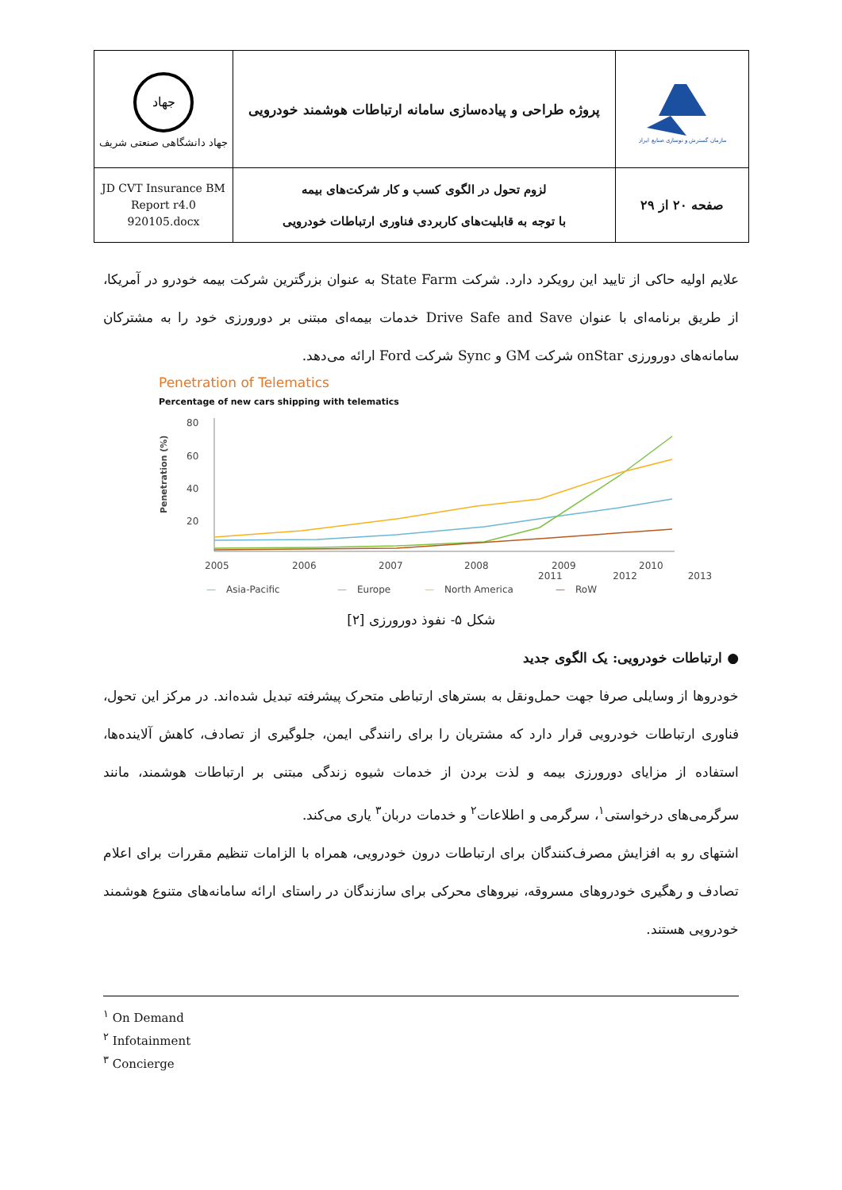| سازمان گسترش و نوسازی صنایع ایران | پروژه طراحی و پیاده‌سازی سامانه ارتباطات هوشمند خودرویی | جهاد جهاد دانشگاهی صنعتی شریف |
| صفحه ۲۰ از ۲۹ | لزوم تحول در الگوی کسب و کار شرکت‌های بیمه با توجه به قابلیت‌های کاربردی فناوری ارتباطات خودرویی | JD CVT Insurance BM Report r4.0 920105.docx |
علایم اولیه حاکی از تایید این رویکرد دارد. شرکت State Farm به عنوان بزرگترین شرکت بیمه خودرو در آمریکا، از طریق برنامه‌ای با عنوان Drive Safe and Save خدمات بیمه‌ای مبتنی بر دورورزی خود را به مشترکان سامانه‌های دورورزی onStar شرکت GM و Sync شرکت Ford ارائه می‌دهد.
Penetration of Telematics
Percentage of new cars shipping with telematics
Penetration (%)
80
60
40
20
2005
2006
2007
2008
2009
2010
—
Asia-Pacific
—
Europe
—
North America
—
RoW
2011 2012 2013
شکل ۵- نفوذ دورورزی [۲]
● ارتباطات خودرویی: یک الگوی جدید
خودروها از وسایلی صرفا جهت حمل‌ونقل به بسترهای ارتباطی متحرک پیشرفته تبدیل شده‌اند. در مرکز این تحول، فناوری ارتباطات خودرویی قرار دارد که مشتریان را برای رانندگی ایمن، جلوگیری از تصادف، کاهش آلاینده‌ها، استفاده از مزایای دورورزی بیمه و لذت بردن از خدمات شیوه زندگی مبتنی بر ارتباطات هوشمند، مانند سرگرمی‌های درخواستی<sup>۱</sup>، سرگرمی و اطلاعات<sup>۲</sup> و خدمات دربان<sup>۳</sup> یاری می‌کند.
اشتهای رو به افزایش مصرف‌کنندگان برای ارتباطات درون خودرویی، همراه با الزامات تنظیم مقررات برای اعلام تصادف و رهگیری خودروهای مسروقه، نیروهای محرکی برای سازندگان در راستای ارائه سامانه‌های متنوع هوشمند خودرویی هستند.
<sup>۱</sup> On Demand
<sup>۲</sup> Infotainment
<sup>۳</sup> Concierge